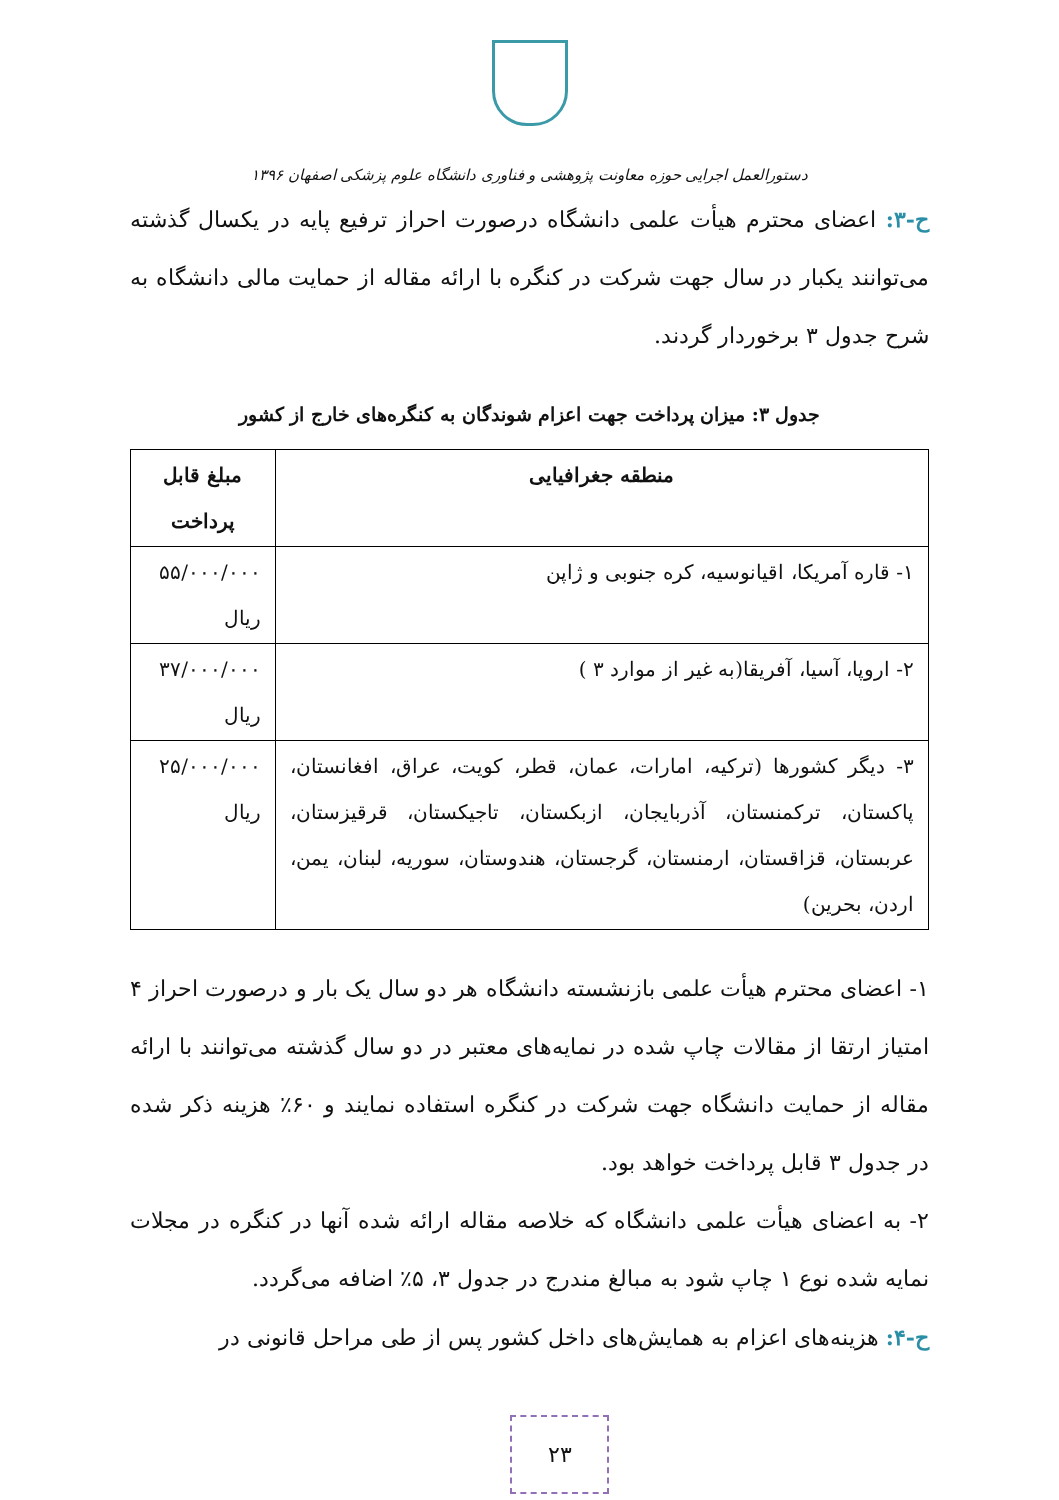دستورالعمل اجرایی حوزه معاونت پژوهشی و فناوری دانشگاه علوم پزشکی اصفهان ۱۳۹۶
ح-۳: اعضای محترم هیأت علمی دانشگاه درصورت احراز ترفیع پایه در یکسال گذشته می‌توانند یکبار در سال جهت شرکت در کنگره با ارائه مقاله از حمایت مالی دانشگاه به شرح جدول ۳ برخوردار گردند.
جدول ۳: میزان پرداخت جهت اعزام شوندگان به کنگره‌های خارج از کشور
| منطقه جغرافیایی | مبلغ قابل پرداخت |
| --- | --- |
| ۱- قاره آمریکا، اقیانوسیه، کره جنوبی و ژاپن | ۵۵/۰۰۰/۰۰۰ ریال |
| ۲- اروپا، آسیا، آفریقا(به غیر از موارد ۳ ) | ۳۷/۰۰۰/۰۰۰ ریال |
| ۳- دیگر کشورها (ترکیه، امارات، عمان، قطر، کویت، عراق، افغانستان، پاکستان، ترکمنستان، آذربایجان، ازبکستان، تاجیکستان، قرقیزستان، عربستان، قزاقستان، ارمنستان، گرجستان، هندوستان، سوریه، لبنان، یمن، اردن، بحرین) | ۲۵/۰۰۰/۰۰۰ ریال |
۱- اعضای محترم هیأت علمی بازنشسته دانشگاه هر دو سال یک بار و درصورت احراز ۴ امتیاز ارتقا از مقالات چاپ شده در نمایه‌های معتبر در دو سال گذشته می‌توانند با ارائه مقاله از حمایت دانشگاه جهت شرکت در کنگره استفاده نمایند و ۶۰٪ هزینه ذکر شده در جدول ۳ قابل پرداخت خواهد بود.
۲- به اعضای هیأت علمی دانشگاه که خلاصه مقاله ارائه شده آنها در کنگره در مجلات نمایه شده نوع ۱ چاپ شود به مبالغ مندرج در جدول ۳، ۵٪ اضافه می‌گردد.
ح-۴: هزینه‌های اعزام به همایش‌های داخل کشور پس از طی مراحل قانونی در
۲۳